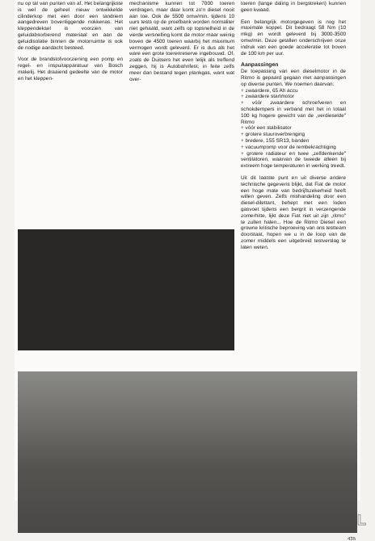nu op tal van punten van af. Het belangrijkste is wel de geheel nieuw ontwikkelde cilinderkop met een door een tandriem aangedreven bovenliggende nokkenas. Het kleppendeksel is voorzien van geluidabsorberend materiaal en aan de geluidisolatie binnen de motorruimte is ook de nodige aandacht besteed.
Voor de brandstofvoorziening een pomp en regel- en inspuitapparatuur van Bosch makelij. Het draaiend gedeelte van de motor en het kleppen-
mechanisme kunnen tot 7000 toeren verdragen, maar daar komt zo'n diesel nooit aan toe. Ook de 5500 omw/min. tijdens 10 uurs tests op de proefbank worden normaliter niet gehaald, want zelfs op topsnelheid in de vierde versnelling komt de motor maar weinig boven de 4500 toeren waarbij het maximum vermogen wordt geleverd. Er is dus als het ware een grote toerenreserve ingebouwd. Of, zoals de Duitsers het even lelijk als treffend zeggen, hij is Autobahnfest; in feite zelfs meer dan bestand tegen plankgas, want wat over-
toeren (lange daling in bergstreken) kunnen geen kwaad.
Een belangrijk motorgegeven is nog het maximale koppel. Dit bedraagt 58 Nm (10 mkg) en wordt geleverd bij 3000-3500 omw/min. Deze getallen onderschrijven onze indruk van een goede acceleratie tot boven de 100 km per uur.
Aanpassingen
De toepassing van een dieselmotor in de Ritmo is gepaard gegaan met aanpassingen op diverse punten. We noemen daarvan:
+ zwaardere, 65 Ah accu
+ zwaardere startmotor
+ vóór zwaardere schroefveren en schokdempers in verband met het in totaal 100 kg hogere gewicht van de „verdieselde" Ritmo
+ vóór een stabilisator
+ grotere stuuroverbrenging
+ bredere, 155 SR13, banden
+ vacuumpomp voor de rembekrachtiging
+ grotere radiateur en twee „zelfdenkende" ventilatoren, waarvan de tweede alleen bij extreem hoge temperaturen in werking treedt.
Uit dit laatste punt en uit diverse andere technische gegevens blijkt, dat Fiat de motor een hoge mate van bedrijfszekerheid heeft willen geven. Zelfs mishandeling door een diesel-dilettant, behept met een loden gasvoet tijdens een bergrit in verzengende zomerhitte, lijkt deze Fiat niet uit zijn „ritmo" te zullen halen... Hoe de Ritmo Diesel een growne kritische beproeving van ons testteam doorstaat, hopen we u in de loop van de zomer middels een uitgebreid testverslag te laten weten.
435
WWW.TRANSRITMO.NL